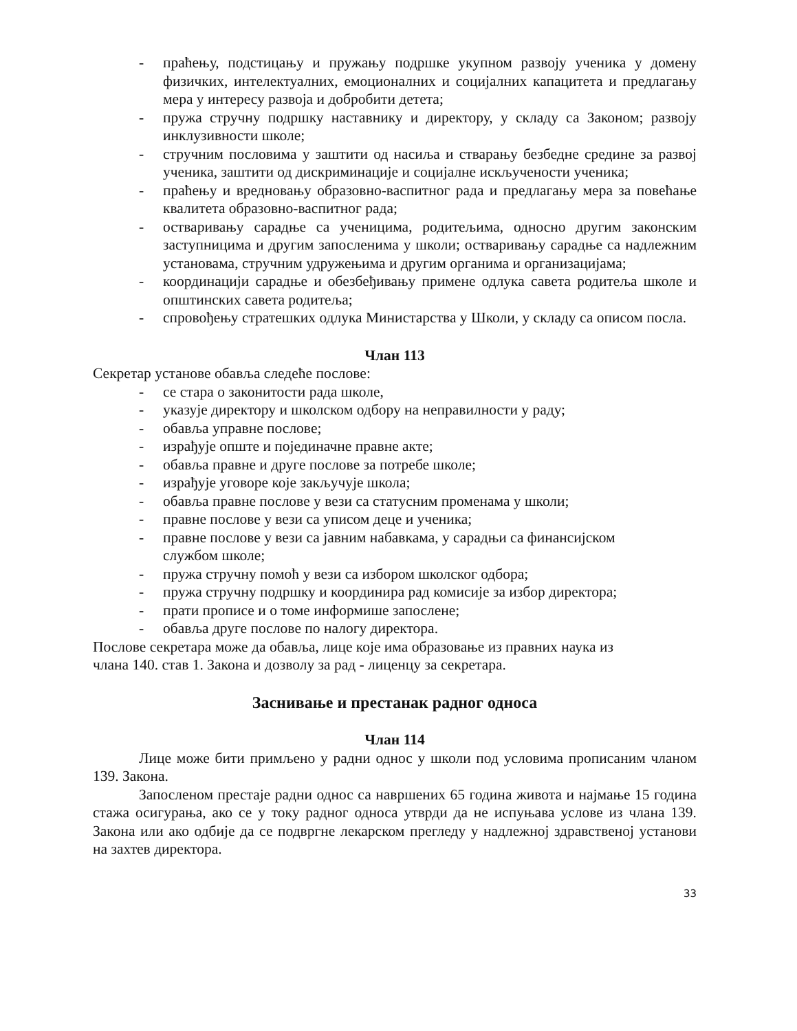- праћењу, подстицању и пружању подршке укупном развоју ученика у домену физичких, интелектуалних, емоционалних и социјалних капацитета и предлагању мера у интересу развоја и добробити детета;
- пружа стручну подршку наставнику и директору, у складу са Законом; развоју инклузивности школе;
- стручним пословима у заштити од насиља и стварању безбедне средине за развој ученика, заштити од дискриминације и социјалне искључености ученика;
- праћењу и вредновању образовно-васпитног рада и предлагању мера за повећање квалитета образовно-васпитног рада;
- остваривању сарадње са ученицима, родитељима, односно другим законским заступницима и другим запосленима у школи; остваривању сарадње са надлежним установама, стручним удружењима и другим органима и организацијама;
- координацији сарадње и обезбеђивању примене одлука савета родитеља школе и општинских савета родитеља;
- спровођењу стратешких одлука Министарства у Школи, у складу са описом посла.
Члан 113
Секретар установе обавља следеће послове:
- се стара о законитости рада школе,
- указује директору и школском одбору на неправилности у раду;
- обавља управне послове;
- израђује опште и појединачне правне акте;
- обавља правне и друге послове за потребе школе;
- израђује уговоре које закључује школа;
- обавља правне послове у вези са статусним променама у школи;
- правне послове у вези са уписом деце и ученика;
- правне послове у вези са јавним набавкама, у сарадњи са финансијском
службом школе;
- пружа стручну помоћ у вези са избором школског одбора;
- пружа стручну подршку и координира рад комисије за избор директора;
- прати прописе и о томе информише запослене;
- обавља друге послове по налогу директора.
Послове секретара може да обавља, лице које има образовање из правних наука из
члана 140. став 1. Закона и дозволу за рад - лиценцу за секретара.
Заснивање и престанак радног односа
Члан 114
Лице може бити примљено у радни однос у школи под условима прописаним члaном 139. Закона.
Запосленом престаје радни однос са навршених 65 година живота и најмање 15 година стажа осигурања, ако се у току радног односа утврди да не испуњава услове из члана 139. Закона или ако одбије да се подвргне лекарском прегледу у надлежној здравственој установи на захтев директора.
33